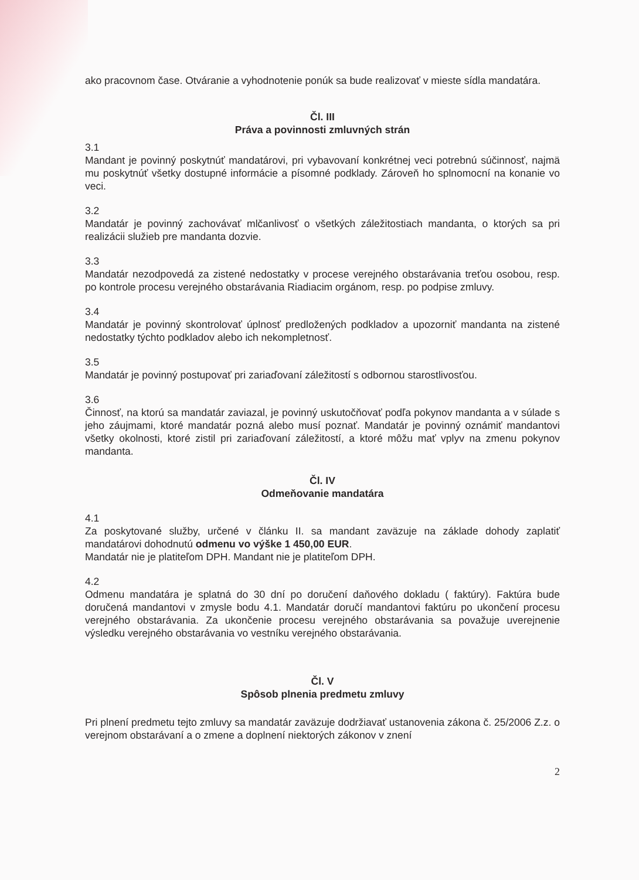ako pracovnom čase. Otváranie a vyhodnotenie ponúk sa bude realizovať v mieste sídla mandatára.
Čl. III
Práva a povinnosti zmluvných strán
3.1
Mandant je povinný poskytnúť mandatárovi, pri vybavovaní konkrétnej veci potrebnú súčinnosť, najmä mu poskytnúť všetky dostupné informácie a písomné podklady. Zároveň ho splnomocní na konanie vo veci.
3.2
Mandatár je povinný zachovávať mlčanlivosť o všetkých záležitostiach mandanta, o ktorých sa pri realizácii služieb pre mandanta dozvie.
3.3
Mandatár nezodpovedá za zistené nedostatky v procese verejného obstarávania treťou osobou, resp. po kontrole procesu verejného obstarávania Riadiacim orgánom, resp. po podpise zmluvy.
3.4
Mandatár je povinný skontrolovať úplnosť predložených podkladov a upozorniť mandanta na zistené nedostatky týchto podkladov alebo ich nekompletnosť.
3.5
Mandatár je povinný postupovať pri zariaďovaní záležitostí s odbornou starostlivosťou.
3.6
Činnosť, na ktorú sa mandatár zaviazal, je povinný uskutočňovať podľa pokynov mandanta a v súlade s jeho záujmami, ktoré mandatár pozná alebo musí poznať. Mandatár je povinný oznámiť mandantovi všetky okolnosti, ktoré zistil pri zariaďovaní záležitostí, a ktoré môžu mať vplyv na zmenu pokynov mandanta.
Čl. IV
Odmeňovanie mandatára
4.1
Za poskytované služby, určené v článku II. sa mandant zaväzuje na základe dohody zaplatiť mandatárovi dohodnutú odmenu vo výške 1 450,00 EUR.
Mandatár nie je platiteľom DPH. Mandant nie je platiteľom DPH.
4.2
Odmenu mandatára je splatná do 30 dní po doručení daňového dokladu ( faktúry). Faktúra bude doručená mandantovi v zmysle bodu 4.1. Mandatár doručí mandantovi faktúru po ukončení procesu verejného obstarávania. Za ukončenie procesu verejného obstarávania sa považuje uverejnenie výsledku verejného obstarávania vo vestníku verejného obstarávania.
Čl. V
Spôsob plnenia predmetu zmluvy
Pri plnení predmetu tejto zmluvy sa mandatár zaväzuje dodržiavať ustanovenia zákona č. 25/2006 Z.z. o verejnom obstarávaní a o zmene a doplnení niektorých zákonov v znení
2